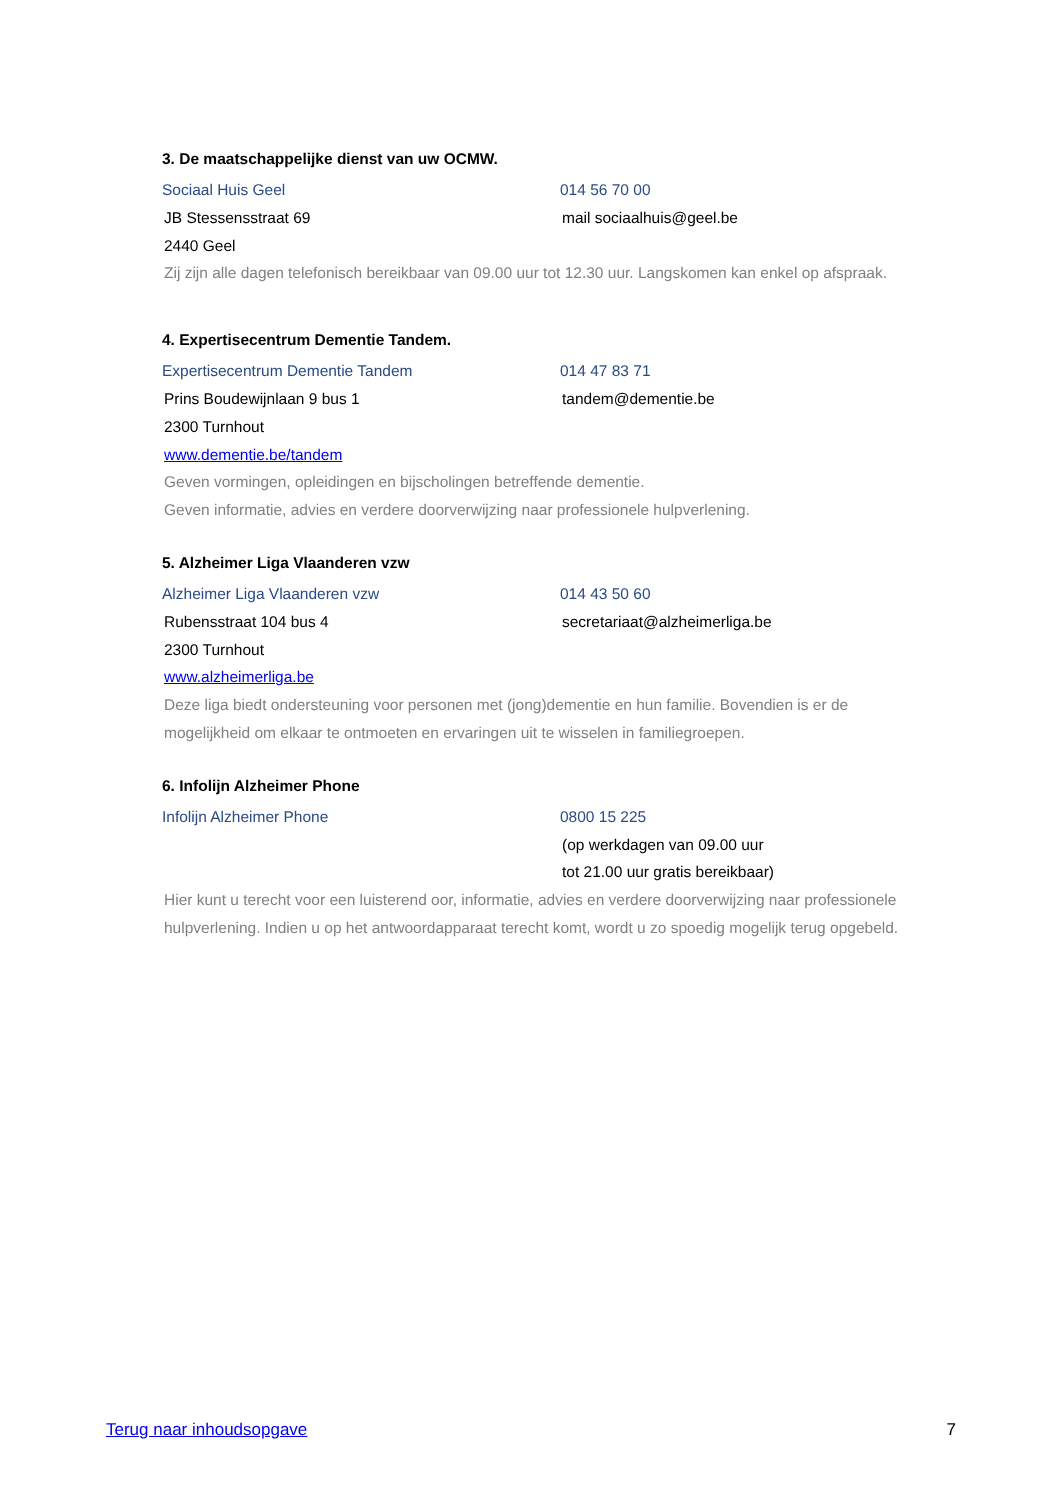3. De maatschappelijke dienst van uw OCMW.
Sociaal Huis Geel 014 56 70 00
JB Stessensstraat 69 mail sociaalhuis@geel.be
2440 Geel
Zij zijn alle dagen telefonisch bereikbaar van 09.00 uur tot 12.30 uur. Langskomen kan enkel op afspraak.
4. Expertisecentrum Dementie Tandem.
Expertisecentrum Dementie Tandem 014 47 83 71
Prins Boudewijnlaan 9 bus 1 tandem@dementie.be
2300 Turnhout
www.dementie.be/tandem
Geven vormingen, opleidingen en bijscholingen betreffende dementie.
Geven informatie, advies en verdere doorverwijzing naar professionele hulpverlening.
5. Alzheimer Liga Vlaanderen vzw
Alzheimer Liga Vlaanderen vzw 014 43 50 60
Rubensstraat 104 bus 4 secretariaat@alzheimerliga.be
2300 Turnhout
www.alzheimerliga.be
Deze liga biedt ondersteuning voor personen met (jong)dementie en hun familie. Bovendien is er de mogelijkheid om elkaar te ontmoeten en ervaringen uit te wisselen in familiegroepen.
6. Infolijn Alzheimer Phone
Infolijn Alzheimer Phone 0800 15 225
(op werkdagen van 09.00 uur
tot 21.00 uur gratis bereikbaar)
Hier kunt u terecht voor een luisterend oor, informatie, advies en verdere doorverwijzing naar professionele hulpverlening. Indien u op het antwoordapparaat terecht komt, wordt u zo spoedig mogelijk terug opgebeld.
Terug naar inhoudsopgave 7